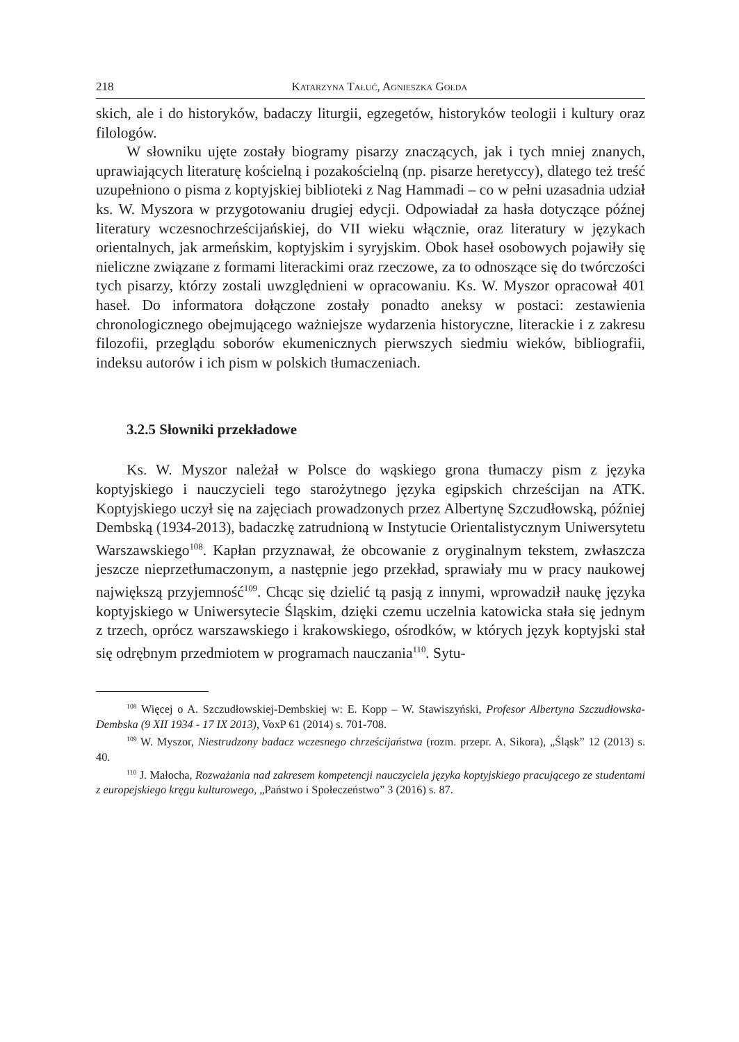218 Katarzyna Tałuć, Agnieszka Gołda
skich, ale i do historyków, badaczy liturgii, egzegetów, historyków teologii i kultury oraz filologów.
W słowniku ujęte zostały biogramy pisarzy znaczących, jak i tych mniej znanych, uprawiających literaturę kościelną i pozakościelną (np. pisarze heretyccy), dlatego też treść uzupełniono o pisma z koptyjskiej biblioteki z Nag Hammadi – co w pełni uzasadnia udział ks. W. Myszora w przygotowaniu drugiej edycji. Odpowiadał za hasła dotyczące późnej literatury wczesnochrześcijańskiej, do VII wieku włącznie, oraz literatury w językach orientalnych, jak armeńskim, koptyjskim i syryjskim. Obok haseł osobowych pojawiły się nieliczne związane z formami literackimi oraz rzeczowe, za to odnoszące się do twórczości tych pisarzy, którzy zostali uwzględnieni w opracowaniu. Ks. W. Myszor opracował 401 haseł. Do informatora dołączone zostały ponadto aneksy w postaci: zestawienia chronologicznego obejmującego ważniejsze wydarzenia historyczne, literackie i z zakresu filozofii, przeglądu soborów ekumenicznych pierwszych siedmiu wieków, bibliografii, indeksu autorów i ich pism w polskich tłumaczeniach.
3.2.5 Słowniki przekładowe
Ks. W. Myszor należał w Polsce do wąskiego grona tłumaczy pism z języka koptyjskiego i nauczycieli tego starożytnego języka egipskich chrześcijan na ATK. Koptyjskiego uczył się na zajęciach prowadzonych przez Albertynę Szczudłowską, później Dembską (1934-2013), badaczkę zatrudnioną w Instytucie Orientalistycznym Uniwersytetu Warszawskiego<sup>108</sup>. Kapłan przyznawał, że obcowanie z oryginalnym tekstem, zwłaszcza jeszcze nieprzetłumaczonym, a następnie jego przekład, sprawiały mu w pracy naukowej największą przyjemność<sup>109</sup>. Chcąc się dzielić tą pasją z innymi, wprowadził naukę języka koptyjskiego w Uniwersytecie Śląskim, dzięki czemu uczelnia katowicka stała się jednym z trzech, oprócz warszawskiego i krakowskiego, ośrodków, w których język koptyjski stał się odrębnym przedmiotem w programach nauczania<sup>110</sup>. Sytu-
<sup>108</sup> Więcej o A. Szczudłowskiej-Dembskiej w: E. Kopp – W. Stawiszyński, Profesor Albertyna Szczudłowska-Dembska (9 XII 1934 - 17 IX 2013), VoxP 61 (2014) s. 701-708.
<sup>109</sup> W. Myszor, Niestrudzony badacz wczesnego chrześcijaństwa (rozm. przepr. A. Sikora), „Śląsk” 12 (2013) s. 40.
<sup>110</sup> J. Małocha, Rozważania nad zakresem kompetencji nauczyciela języka koptyjskiego pracującego ze studentami z europejskiego kręgu kulturowego, „Państwo i Społeczeństwo” 3 (2016) s. 87.